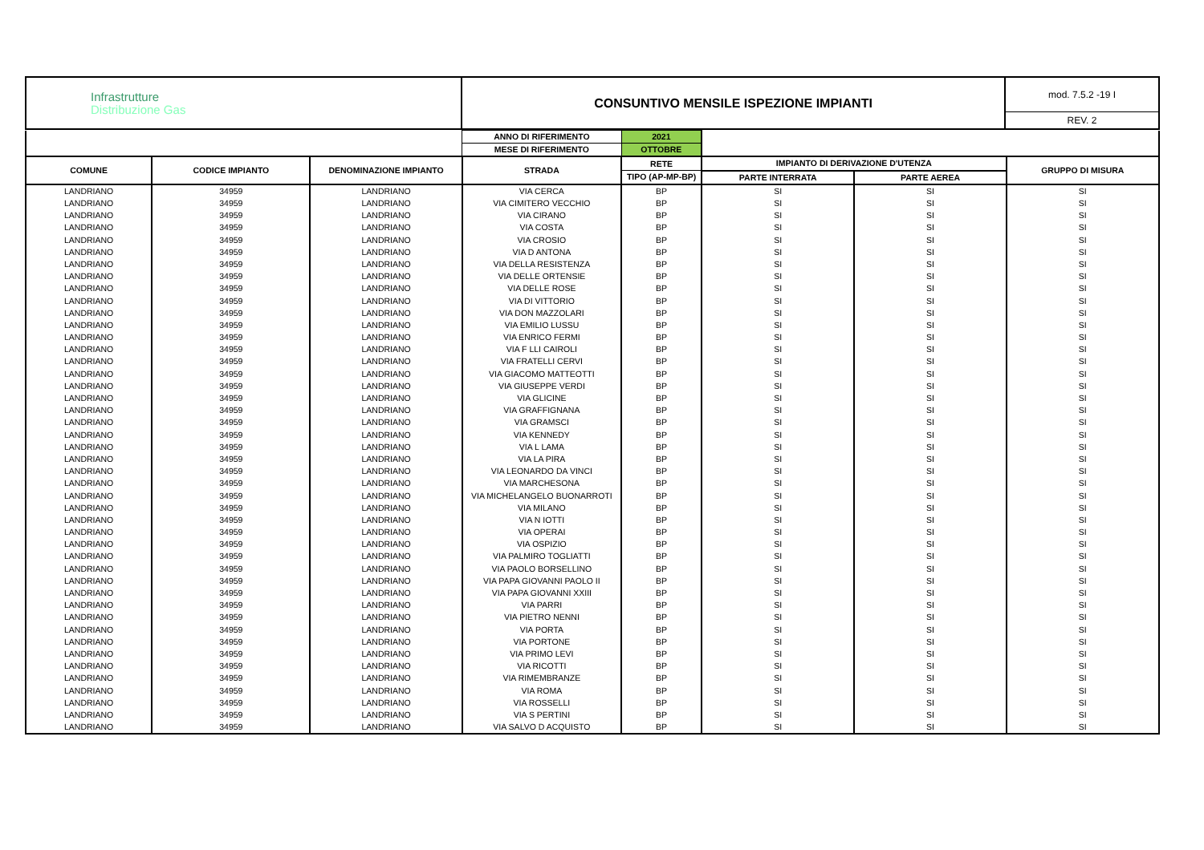| Infrastrutture Distribuzione Gas | CONSUNTIVO MENSILE ISPEZIONE IMPIANTI | mod. 7.5.2 -19 I REV. 2 |
| | | | ANNO DI RIFERIMENTO | 2021 | | | |
| | | | MESE DI RIFERIMENTO | OTTOBRE | | | |
| COMUNE | CODICE IMPIANTO | DENOMINAZIONE IMPIANTO | STRADA | RETE | IMPIANTO DI DERIVAZIONE D'UTENZA | | GRUPPO DI MISURA |
| | | | | TIPO (AP-MP-BP) | PARTE INTERRATA | PARTE AEREA | |
| LANDRIANO | 34959 | LANDRIANO | VIA CERCA | BP | SI | SI | SI |
| LANDRIANO | 34959 | LANDRIANO | VIA CIMITERO VECCHIO | BP | SI | SI | SI |
| LANDRIANO | 34959 | LANDRIANO | VIA CIRANO | BP | SI | SI | SI |
| LANDRIANO | 34959 | LANDRIANO | VIA COSTA | BP | SI | SI | SI |
| LANDRIANO | 34959 | LANDRIANO | VIA CROSIO | BP | SI | SI | SI |
| LANDRIANO | 34959 | LANDRIANO | VIA D ANTONA | BP | SI | SI | SI |
| LANDRIANO | 34959 | LANDRIANO | VIA DELLA RESISTENZA | BP | SI | SI | SI |
| LANDRIANO | 34959 | LANDRIANO | VIA DELLE ORTENSIE | BP | SI | SI | SI |
| LANDRIANO | 34959 | LANDRIANO | VIA DELLE ROSE | BP | SI | SI | SI |
| LANDRIANO | 34959 | LANDRIANO | VIA DI VITTORIO | BP | SI | SI | SI |
| LANDRIANO | 34959 | LANDRIANO | VIA DON MAZZOLARI | BP | SI | SI | SI |
| LANDRIANO | 34959 | LANDRIANO | VIA EMILIO LUSSU | BP | SI | SI | SI |
| LANDRIANO | 34959 | LANDRIANO | VIA ENRICO FERMI | BP | SI | SI | SI |
| LANDRIANO | 34959 | LANDRIANO | VIA F LLI CAIROLI | BP | SI | SI | SI |
| LANDRIANO | 34959 | LANDRIANO | VIA FRATELLI CERVI | BP | SI | SI | SI |
| LANDRIANO | 34959 | LANDRIANO | VIA GIACOMO MATTEOTTI | BP | SI | SI | SI |
| LANDRIANO | 34959 | LANDRIANO | VIA GIUSEPPE VERDI | BP | SI | SI | SI |
| LANDRIANO | 34959 | LANDRIANO | VIA GLICINE | BP | SI | SI | SI |
| LANDRIANO | 34959 | LANDRIANO | VIA GRAFFIGNANA | BP | SI | SI | SI |
| LANDRIANO | 34959 | LANDRIANO | VIA GRAMSCI | BP | SI | SI | SI |
| LANDRIANO | 34959 | LANDRIANO | VIA KENNEDY | BP | SI | SI | SI |
| LANDRIANO | 34959 | LANDRIANO | VIA L LAMA | BP | SI | SI | SI |
| LANDRIANO | 34959 | LANDRIANO | VIA LA PIRA | BP | SI | SI | SI |
| LANDRIANO | 34959 | LANDRIANO | VIA LEONARDO DA VINCI | BP | SI | SI | SI |
| LANDRIANO | 34959 | LANDRIANO | VIA MARCHESONA | BP | SI | SI | SI |
| LANDRIANO | 34959 | LANDRIANO | VIA MICHELANGELO BUONARROTI | BP | SI | SI | SI |
| LANDRIANO | 34959 | LANDRIANO | VIA MILANO | BP | SI | SI | SI |
| LANDRIANO | 34959 | LANDRIANO | VIA N IOTTI | BP | SI | SI | SI |
| LANDRIANO | 34959 | LANDRIANO | VIA OPERAI | BP | SI | SI | SI |
| LANDRIANO | 34959 | LANDRIANO | VIA OSPIZIO | BP | SI | SI | SI |
| LANDRIANO | 34959 | LANDRIANO | VIA PALMIRO TOGLIATTI | BP | SI | SI | SI |
| LANDRIANO | 34959 | LANDRIANO | VIA PAOLO BORSELLINO | BP | SI | SI | SI |
| LANDRIANO | 34959 | LANDRIANO | VIA PAPA GIOVANNI PAOLO II | BP | SI | SI | SI |
| LANDRIANO | 34959 | LANDRIANO | VIA PAPA GIOVANNI XXIII | BP | SI | SI | SI |
| LANDRIANO | 34959 | LANDRIANO | VIA PARRI | BP | SI | SI | SI |
| LANDRIANO | 34959 | LANDRIANO | VIA PIETRO NENNI | BP | SI | SI | SI |
| LANDRIANO | 34959 | LANDRIANO | VIA PORTA | BP | SI | SI | SI |
| LANDRIANO | 34959 | LANDRIANO | VIA PORTONE | BP | SI | SI | SI |
| LANDRIANO | 34959 | LANDRIANO | VIA PRIMO LEVI | BP | SI | SI | SI |
| LANDRIANO | 34959 | LANDRIANO | VIA RICOTTI | BP | SI | SI | SI |
| LANDRIANO | 34959 | LANDRIANO | VIA RIMEMBRANZE | BP | SI | SI | SI |
| LANDRIANO | 34959 | LANDRIANO | VIA ROMA | BP | SI | SI | SI |
| LANDRIANO | 34959 | LANDRIANO | VIA ROSSELLI | BP | SI | SI | SI |
| LANDRIANO | 34959 | LANDRIANO | VIA S PERTINI | BP | SI | SI | SI |
| LANDRIANO | 34959 | LANDRIANO | VIA SALVO D ACQUISTO | BP | SI | SI | SI |